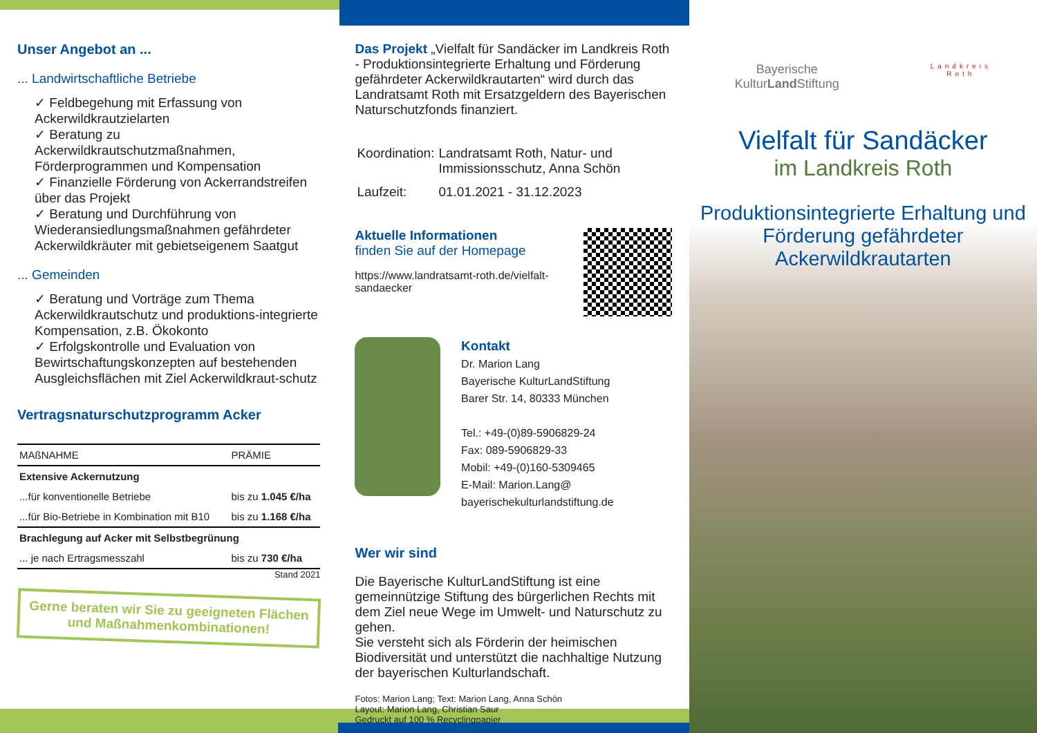Unser Angebot an ...
... Landwirtschaftliche Betriebe
✓ Feldbegehung mit Erfassung von Ackerwildkrautzielarten
✓ Beratung zu Ackerwildkrautschutzmaßnahmen, Förderprogrammen und Kompensation
✓ Finanzielle Förderung von Ackerrandstreifen über das Projekt
✓ Beratung und Durchführung von Wiederansiedlungsmaßnahmen gefährdeter Ackerwildkräuter mit gebietseigenem Saatgut
... Gemeinden
✓ Beratung und Vorträge zum Thema Ackerwildkrautschutz und produktions-integrierte Kompensation, z.B. Ökokonto
✓ Erfolgskontrolle und Evaluation von Bewirtschaftungskonzepten auf bestehenden Ausgleichsflächen mit Ziel Ackerwildkraut-schutz
Vertragsnaturschutzprogramm Acker
| MAßNAHME | PRÄMIE |
| --- | --- |
| Extensive Ackernutzung | |
| ...für konventionelle Betriebe | bis zu 1.045 €/ha |
| ...für Bio-Betriebe in Kombination mit B10 | bis zu 1.168 €/ha |
| Brachlegung auf Acker mit Selbstbegrünung | |
| ... je nach Ertragsmesszahl | bis zu 730 €/ha |
Stand 2021
Gerne beraten wir Sie zu geeigneten Flächen und Maßnahmenkombinationen!
Das Projekt „Vielfalt für Sandäcker im Landkreis Roth - Produktionsintegrierte Erhaltung und Förderung gefährdeter Ackerwildkrautarten“ wird durch das Landratsamt Roth mit Ersatzgeldern des Bayerischen Naturschutzfonds finanziert.
| Koordination: | Landratsamt Roth, Natur- und Immissionsschutz, Anna Schön |
| Laufzeit: | 01.01.2021 - 31.12.2023 |
Aktuelle Informationen
finden Sie auf der Homepage
https://www.landratsamt-roth.de/vielfalt-sandaecker
Kontakt
Dr. Marion Lang
Bayerische KulturLandStiftung
Barer Str. 14, 80333 München
Tel.: +49-(0)89-5906829-24
Fax: 089-5906829-33
Mobil: +49-(0)160-5309465
E-Mail: Marion.Lang@ bayerischekulturlandstiftung.de
Wer wir sind
Die Bayerische KulturLandStiftung ist eine gemeinnützige Stiftung des bürgerlichen Rechts mit dem Ziel neue Wege im Umwelt- und Naturschutz zu gehen.
Sie versteht sich als Förderin der heimischen Biodiversität und unterstützt die nachhaltige Nutzung der bayerischen Kulturlandschaft.
Fotos: Marion Lang; Text: Marion Lang, Anna Schön
Layout: Marion Lang, Christian Saur
Gedruckt auf 100 % Recyclingpapier
Bayerische
KulturLand Stiftung
Landkreis
Roth
Vielfalt für Sandäcker
im Landkreis Roth
Produktionsintegrierte Erhaltung und Förderung gefährdeter Ackerwildkrautarten